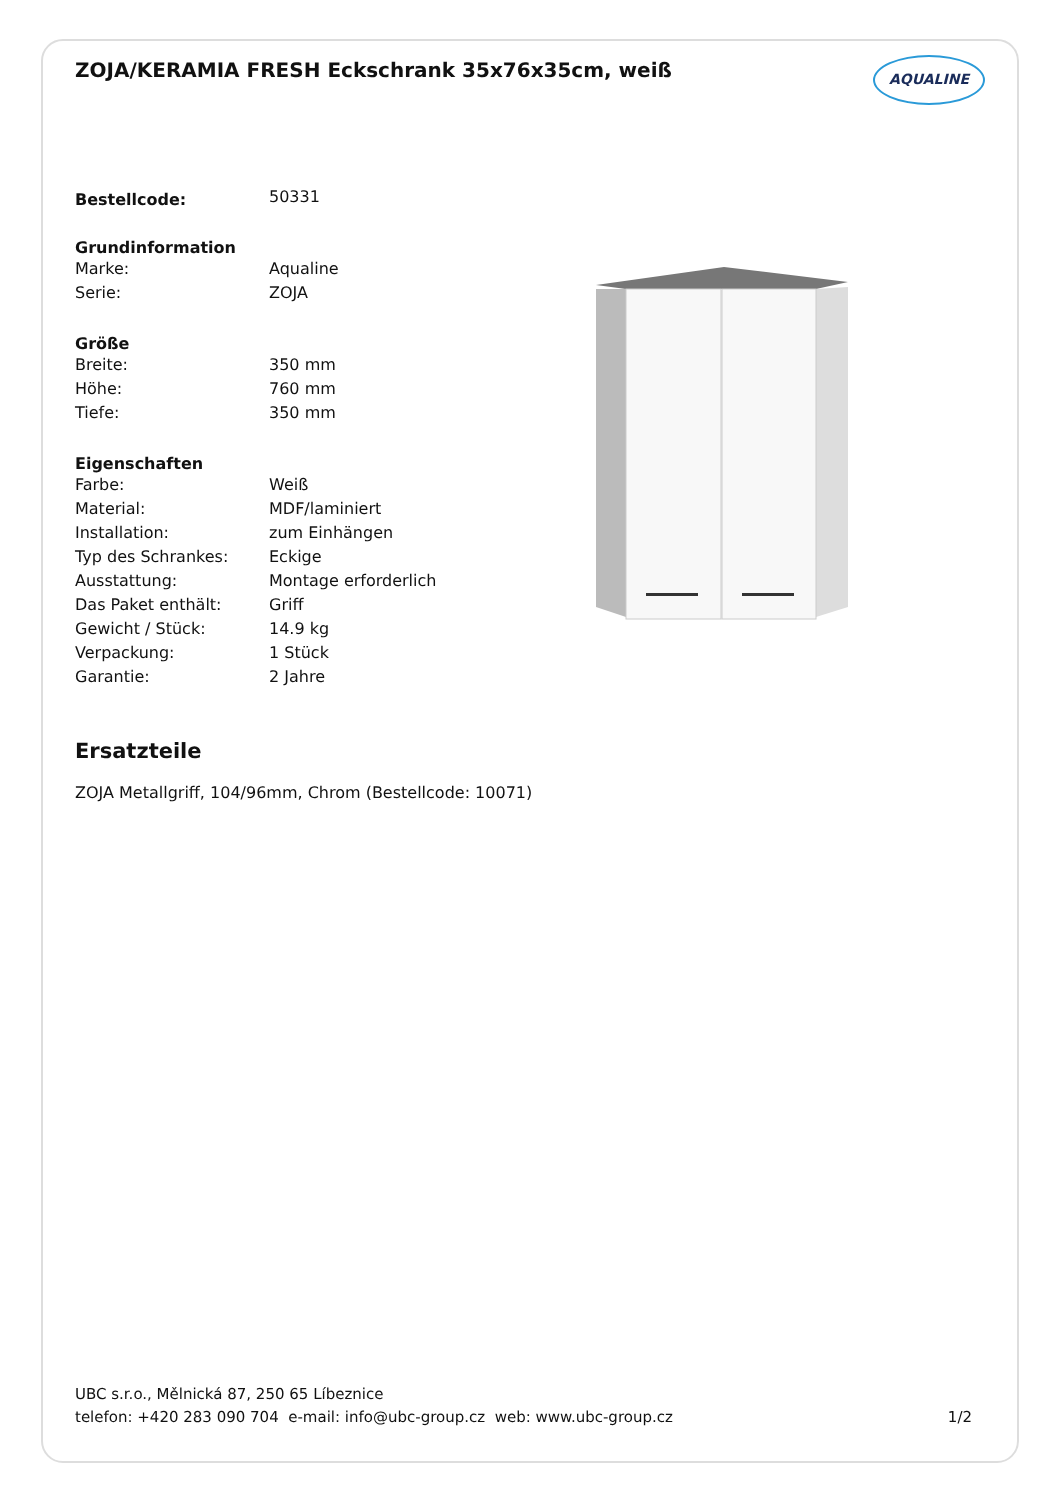ZOJA/KERAMIA FRESH Eckschrank 35x76x35cm, weiß
AQUALINE
| Bestellcode: | 50331 |
| Grundinformation | |
| Marke: | Aqualine |
| Serie: | ZOJA |
| Größe | |
| Breite: | 350 mm |
| Höhe: | 760 mm |
| Tiefe: | 350 mm |
| Eigenschaften | |
| Farbe: | Weiß |
| Material: | MDF/laminiert |
| Installation: | zum Einhängen |
| Typ des Schrankes: | Eckige |
| Ausstattung: | Montage erforderlich |
| Das Paket enthält: | Griff |
| Gewicht / Stück: | 14.9 kg |
| Verpackung: | 1 Stück |
| Garantie: | 2 Jahre |
Ersatzteile
ZOJA Metallgriff, 104/96mm, Chrom (Bestellcode: 10071)
UBC s.r.o., Mělnická 87, 250 65 Líbeznice
telefon: +420 283 090 704 e-mail: info@ubc-group.cz web: www.ubc-group.cz
1/2